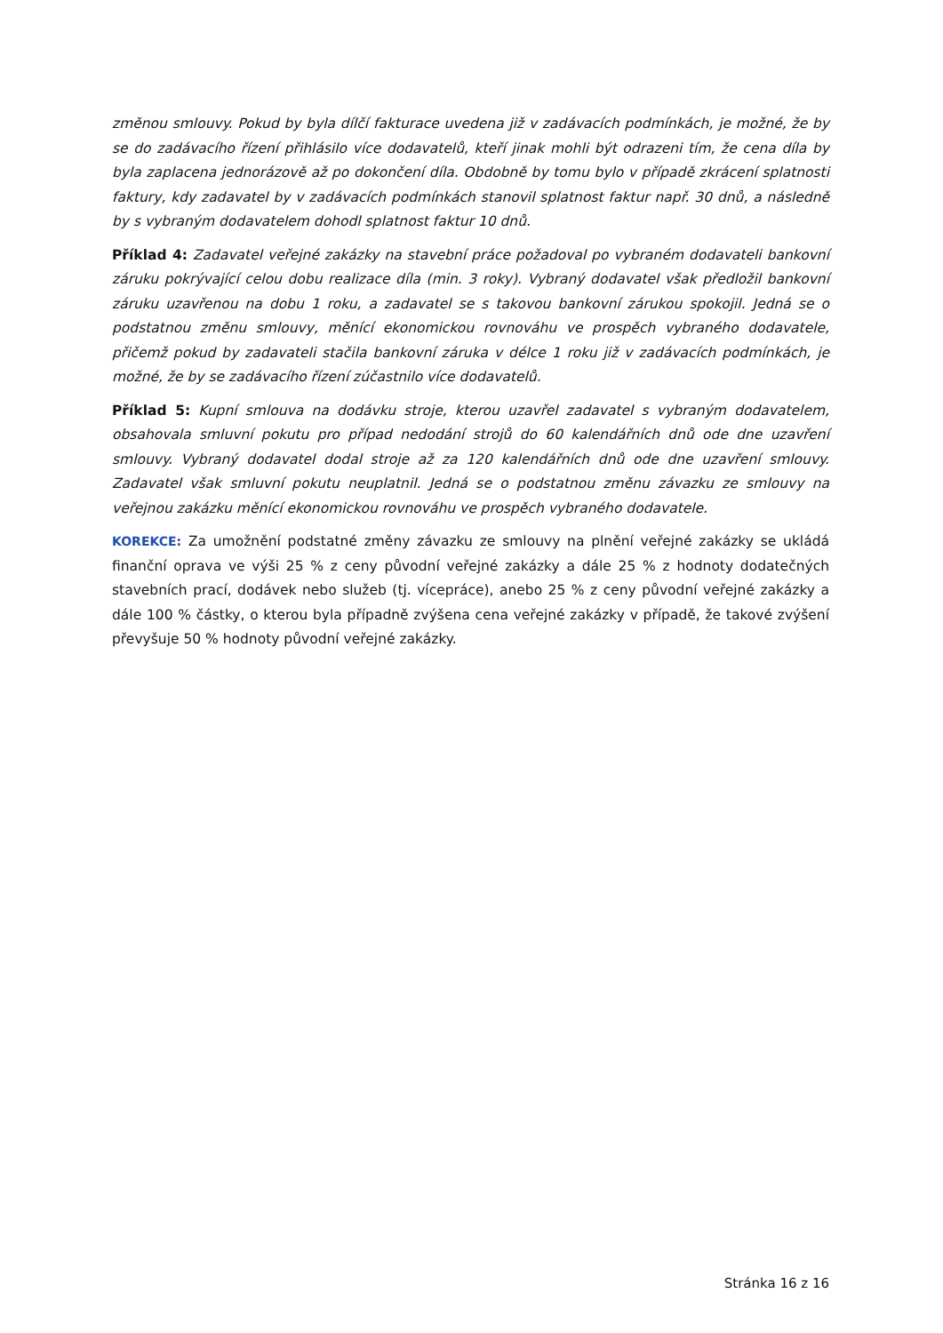změnou smlouvy. Pokud by byla dílčí fakturace uvedena již v zadávacích podmínkách, je možné, že by se do zadávacího řízení přihlásilo více dodavatelů, kteří jinak mohli být odrazeni tím, že cena díla by byla zaplacena jednorázově až po dokončení díla. Obdobně by tomu bylo v případě zkrácení splatnosti faktury, kdy zadavatel by v zadávacích podmínkách stanovil splatnost faktur např. 30 dnů, a následně by s vybraným dodavatelem dohodl splatnost faktur 10 dnů.
Příklad 4: Zadavatel veřejné zakázky na stavební práce požadoval po vybraném dodavateli bankovní záruku pokrývající celou dobu realizace díla (min. 3 roky). Vybraný dodavatel však předložil bankovní záruku uzavřenou na dobu 1 roku, a zadavatel se s takovou bankovní zárukou spokojil. Jedná se o podstatnou změnu smlouvy, měnící ekonomickou rovnováhu ve prospěch vybraného dodavatele, přičemž pokud by zadavateli stačila bankovní záruka v délce 1 roku již v zadávacích podmínkách, je možné, že by se zadávacího řízení zúčastnilo více dodavatelů.
Příklad 5: Kupní smlouva na dodávku stroje, kterou uzavřel zadavatel s vybraným dodavatelem, obsahovala smluvní pokutu pro případ nedodání strojů do 60 kalendářních dnů ode dne uzavření smlouvy. Vybraný dodavatel dodal stroje až za 120 kalendářních dnů ode dne uzavření smlouvy. Zadavatel však smluvní pokutu neuplatnil. Jedná se o podstatnou změnu závazku ze smlouvy na veřejnou zakázku měnící ekonomickou rovnováhu ve prospěch vybraného dodavatele.
KOREKCE: Za umožnění podstatné změny závazku ze smlouvy na plnění veřejné zakázky se ukládá finanční oprava ve výši 25 % z ceny původní veřejné zakázky a dále 25 % z hodnoty dodatečných stavebních prací, dodávek nebo služeb (tj. vícepráce), anebo 25 % z ceny původní veřejné zakázky a dále 100 % částky, o kterou byla případně zvýšena cena veřejné zakázky v případě, že takové zvýšení převyšuje 50 % hodnoty původní veřejné zakázky.
Stránka 16 z 16